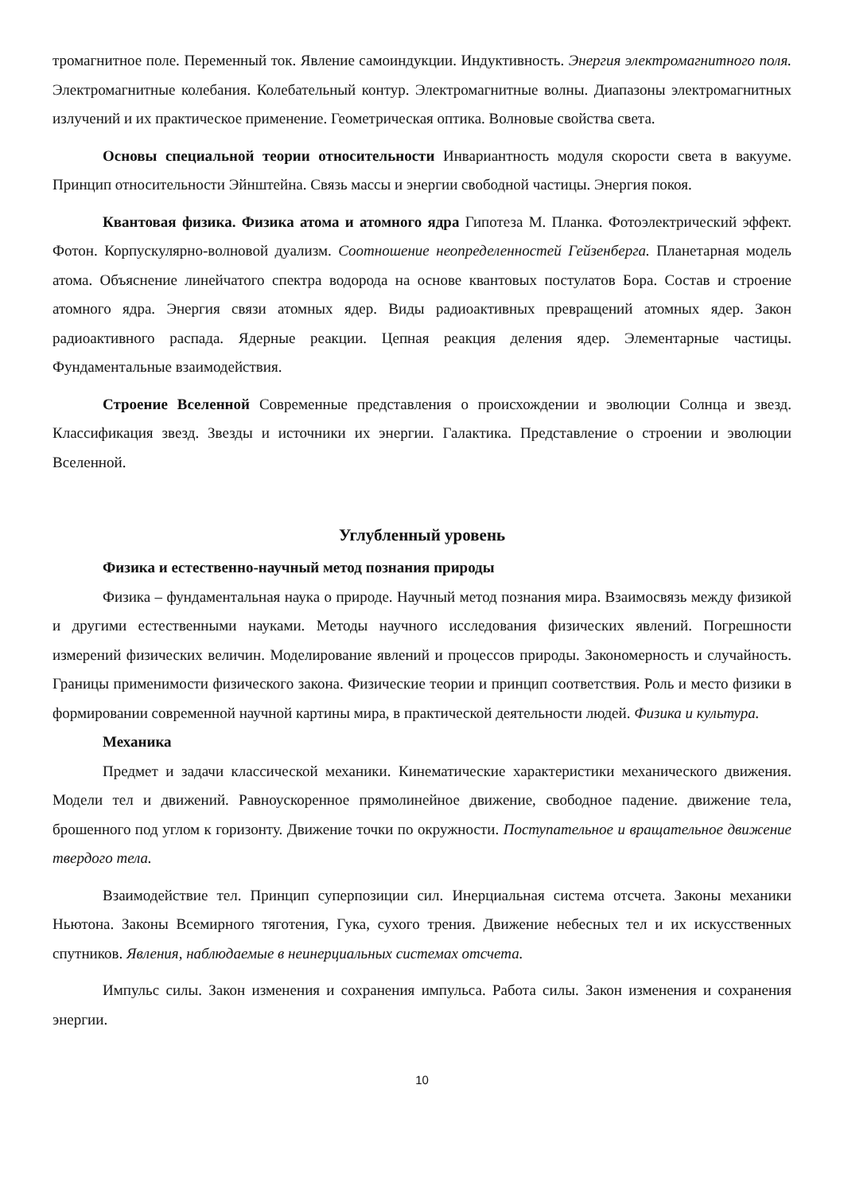тромагнитное поле. Переменный ток. Явление самоиндукции. Индуктивность. Энергия электромагнитного поля. Электромагнитные колебания. Колебательный контур. Электромагнитные волны. Диапазоны электромагнитных излучений и их практическое применение. Геометрическая оптика. Волновые свойства света.
Основы специальной теории относительности Инвариантность модуля скорости света в вакууме. Принцип относительности Эйнштейна. Связь массы и энергии свободной частицы. Энергия покоя.
Квантовая физика. Физика атома и атомного ядра Гипотеза М. Планка. Фотоэлектрический эффект. Фотон. Корпускулярно-волновой дуализм. Соотношение неопределенностей Гейзенберга. Планетарная модель атома. Объяснение линейчатого спектра водорода на основе квантовых постулатов Бора. Состав и строение атомного ядра. Энергия связи атомных ядер. Виды радиоактивных превращений атомных ядер. Закон радиоактивного распада. Ядерные реакции. Цепная реакция деления ядер. Элементарные частицы. Фундаментальные взаимодействия.
Строение Вселенной Современные представления о происхождении и эволюции Солнца и звезд. Классификация звезд. Звезды и источники их энергии. Галактика. Представление о строении и эволюции Вселенной.
Углубленный уровень
Физика и естественно-научный метод познания природы
Физика – фундаментальная наука о природе. Научный метод познания мира. Взаимосвязь между физикой и другими естественными науками. Методы научного исследования физических явлений. Погрешности измерений физических величин. Моделирование явлений и процессов природы. Закономерность и случайность. Границы применимости физического закона. Физические теории и принцип соответствия. Роль и место физики в формировании современной научной картины мира, в практической деятельности людей. Физика и культура.
Механика
Предмет и задачи классической механики. Кинематические характеристики механического движения. Модели тел и движений. Равноускоренное прямолинейное движение, свободное падение. движение тела, брошенного под углом к горизонту. Движение точки по окружности. Поступательное и вращательное движение твердого тела.
Взаимодействие тел. Принцип суперпозиции сил. Инерциальная система отсчета. Законы механики Ньютона. Законы Всемирного тяготения, Гука, сухого трения. Движение небесных тел и их искусственных спутников. Явления, наблюдаемые в неинерциальных системах отсчета.
Импульс силы. Закон изменения и сохранения импульса. Работа силы. Закон изменения и сохранения энергии.
10